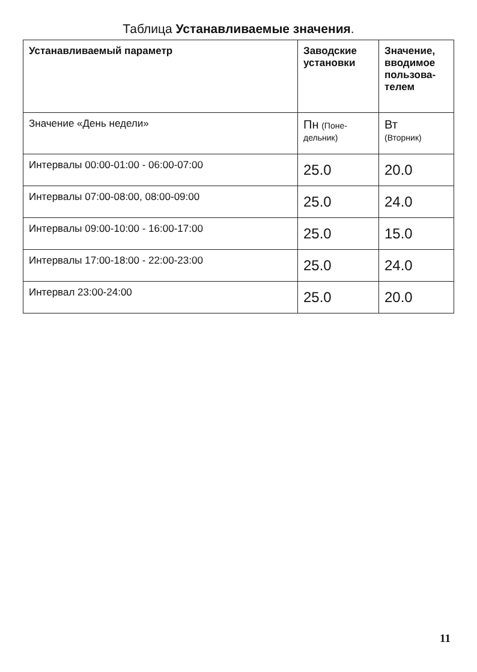Таблица Устанавливаемые значения.
| Устанавливаемый параметр | Заводские установки | Значение, вводимое пользова-телем |
| --- | --- | --- |
| Значение «День недели» | Пн (Поне-дельник) | Вт (Вторник) |
| Интервалы 00:00-01:00 - 06:00-07:00 | 25.0 | 20.0 |
| Интервалы 07:00-08:00, 08:00-09:00 | 25.0 | 24.0 |
| Интервалы 09:00-10:00 - 16:00-17:00 | 25.0 | 15.0 |
| Интервалы 17:00-18:00 - 22:00-23:00 | 25.0 | 24.0 |
| Интервал 23:00-24:00 | 25.0 | 20.0 |
11